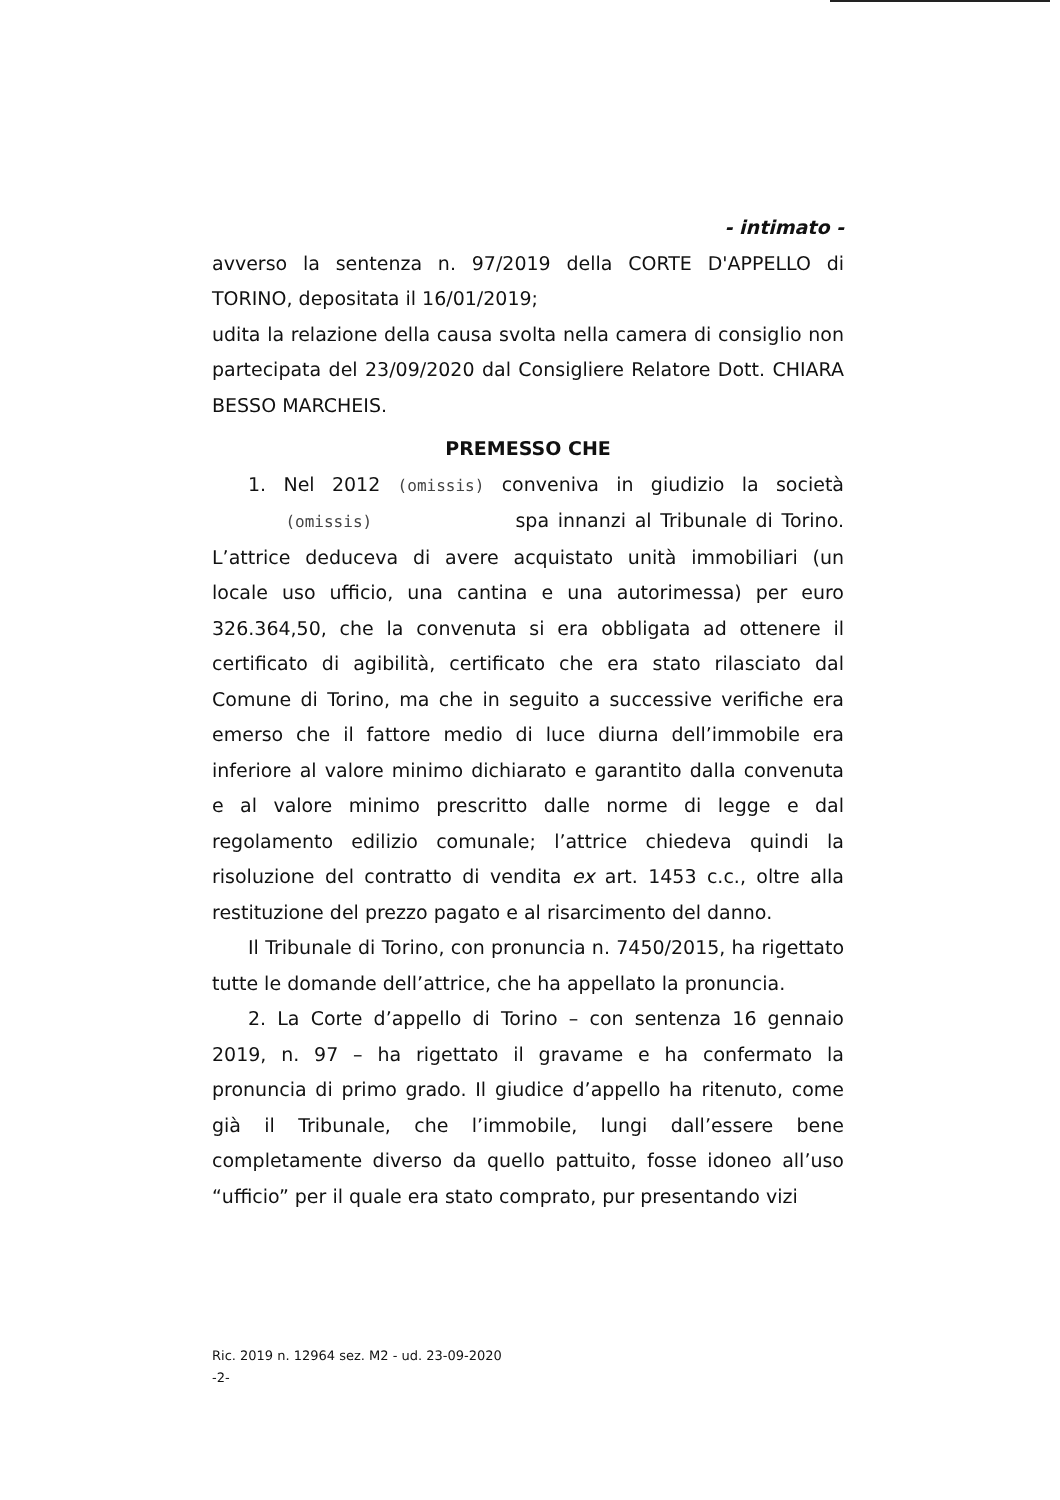- intimato -
avverso la sentenza n. 97/2019 della CORTE D'APPELLO di TORINO, depositata il 16/01/2019;
udita la relazione della causa svolta nella camera di consiglio non partecipata del 23/09/2020 dal Consigliere Relatore Dott. CHIARA BESSO MARCHEIS.
PREMESSO CHE
1. Nel 2012 (omissis) conveniva in giudizio la società (omissis) spa innanzi al Tribunale di Torino. L’attrice deduceva di avere acquistato unità immobiliari (un locale uso ufficio, una cantina e una autorimessa) per euro 326.364,50, che la convenuta si era obbligata ad ottenere il certificato di agibilità, certificato che era stato rilasciato dal Comune di Torino, ma che in seguito a successive verifiche era emerso che il fattore medio di luce diurna dell’immobile era inferiore al valore minimo dichiarato e garantito dalla convenuta e al valore minimo prescritto dalle norme di legge e dal regolamento edilizio comunale; l’attrice chiedeva quindi la risoluzione del contratto di vendita ex art. 1453 c.c., oltre alla restituzione del prezzo pagato e al risarcimento del danno.
Il Tribunale di Torino, con pronuncia n. 7450/2015, ha rigettato tutte le domande dell’attrice, che ha appellato la pronuncia.
2. La Corte d’appello di Torino – con sentenza 16 gennaio 2019, n. 97 – ha rigettato il gravame e ha confermato la pronuncia di primo grado. Il giudice d’appello ha ritenuto, come già il Tribunale, che l’immobile, lungi dall’essere bene completamente diverso da quello pattuito, fosse idoneo all’uso “ufficio” per il quale era stato comprato, pur presentando vizi
Ric. 2019 n. 12964 sez. M2 - ud. 23-09-2020
-2-